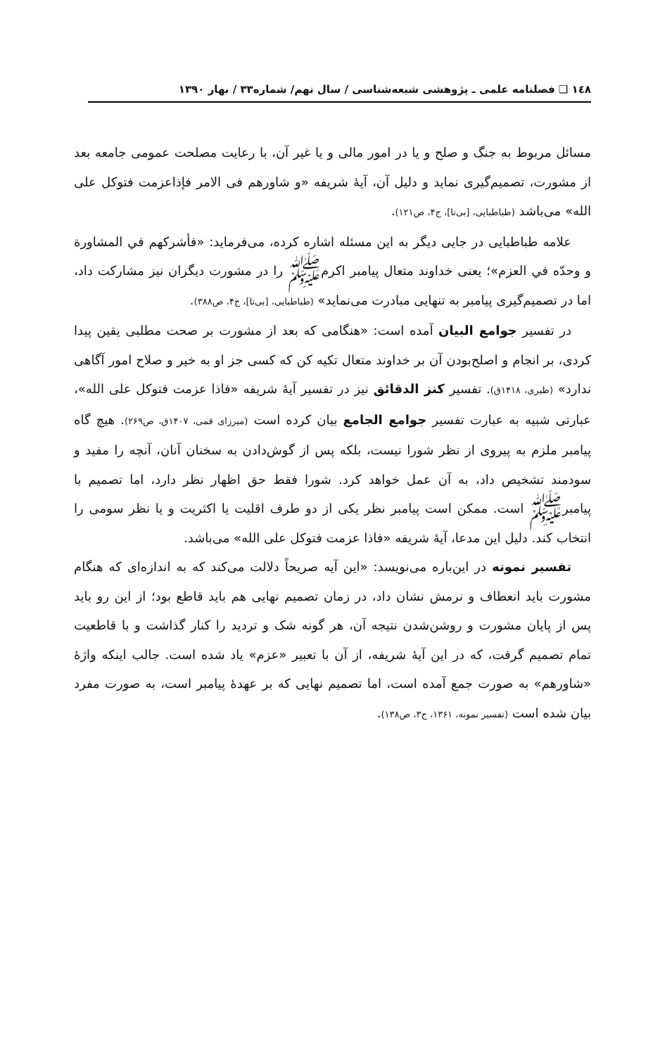١٤٨ ❑ فصلنامه علمی ـ پژوهشی شیعه‌شناسی / سال نهم/ شماره۳۳ / بهار ۱۳۹۰
مسائل مربوط به جنگ و صلح و یا در امور مالی و یا غیر آن، با رعایت مصلحت عمومی جامعه بعد از مشورت، تصمیم‌گیری نماید و دلیل آن، آیهٔ شریفه «و شاورهم فی الامر فإذاعزمت فتوكل على الله» می‌باشد (طباطبایی، [بی‌تا]، ج۴، ص۱۲۱).
علامه طباطبایی در جایی دیگر به این مسئله اشاره کرده، می‌فرماید: «فأشرکهم في المشاورة و وحدّه في العزم»؛ یعنی خداوند متعال پیامبر اکرمﷺ را در مشورت دیگران نیز مشارکت داد، اما در تصمیم‌گیری پیامبر به تنهایی مبادرت می‌نماید» (طباطبایی، [بی‌تا]، ج۴، ص۳۸۸).
در تفسیر جوامع البیان آمده است: «هنگامی که بعد از مشورت بر صحت مطلبی یقین پیدا کردی، بر انجام و اصلح‌بودن آن بر خداوند متعال تکیه کن که کسی جز او به خیر و صلاح امور آگاهی ندارد» (طبری، ۱۴۱۸ق). تفسیر کنز الدقائق نیز در تفسیر آیهٔ شریفه «فاذا عزمت فتوکل علی الله»، عبارتی شبیه به عبارت تفسیر جوامع الجامع بیان کرده است (میرزای قمی، ۱۴۰۷ق، ص۲۶۹). هیچ گاه پیامبر ملزم به پیروی از نظر شورا نیست، بلکه پس از گوش‌دادن به سخنان آنان، آنچه را مفید و سودمند تشخیص داد، به آن عمل خواهد کرد. شورا فقط حق اظهار نظر دارد، اما تصمیم با پیامبرﷺ است. ممکن است پیامبر نظر یکی از دو طرف اقلیت یا اکثریت و یا نظر سومی را انتخاب کند. دلیل این مدعا، آیهٔ شریفه «فاذا عزمت فتوکل علی الله» می‌باشد.
تفسیر نمونه در این‌باره می‌نویسد: «این آیه صریحاً دلالت می‌کند که به اندازه‌ای که هنگام مشورت باید انعطاف و نرمش نشان داد، در زمان تصمیم نهایی هم باید قاطع بود؛ از این رو باید پس از پایان مشورت و روشن‌شدن نتیجه آن، هر گونه شک و تردید را کنار گذاشت و با قاطعیت تمام تصمیم گرفت، که در این آیهٔ شریفه، از آن با تعبیر «عزم» یاد شده است. جالب اینکه واژهٔ «شاورهم» به صورت جمع آمده است، اما تصمیم نهایی که بر عهدهٔ پیامبر است، به صورت مفرد بیان شده است (تفسیر نمونه، ۱۳۶۱، ج۳، ص۱۳۸).